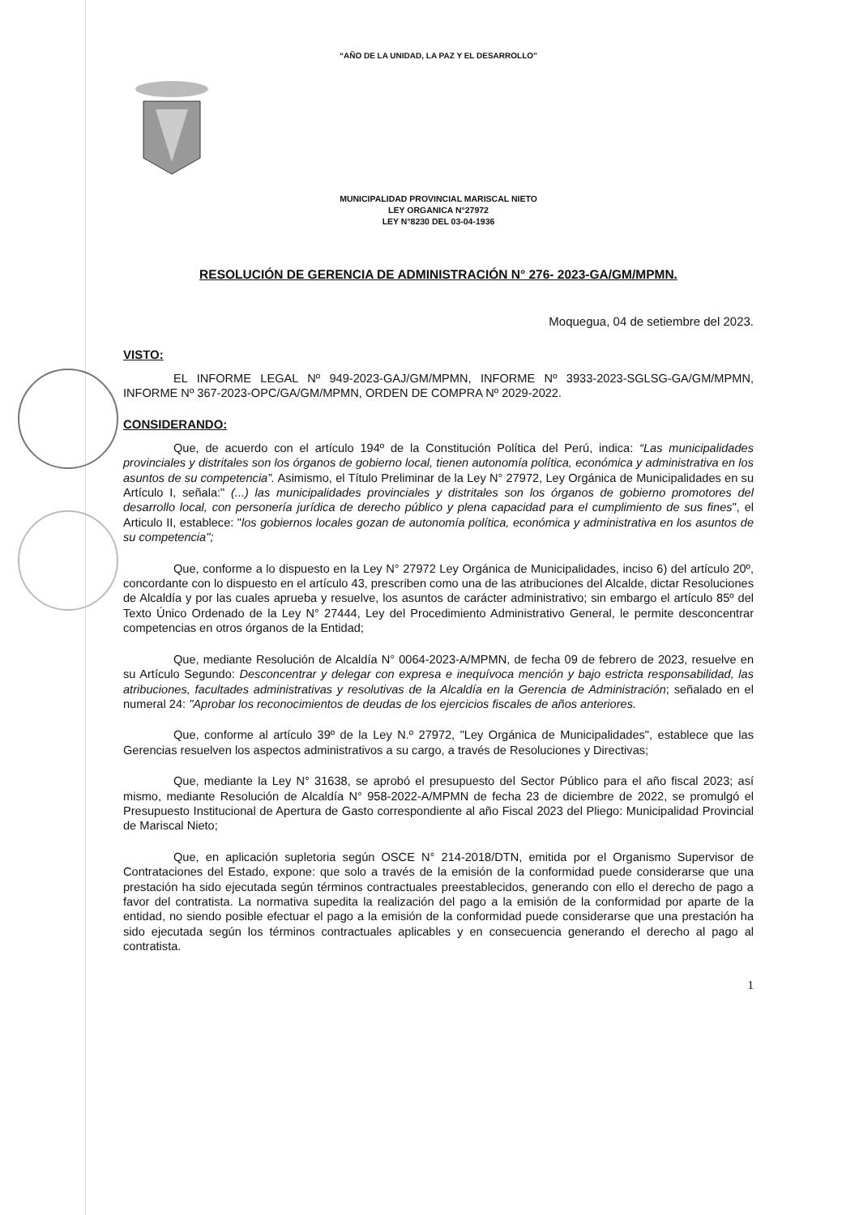“AÑO DE LA UNIDAD, LA PAZ Y EL DESARROLLO”
MUNICIPALIDAD PROVINCIAL MARISCAL NIETO
LEY ORGANICA N°27972
LEY N°8230 DEL 03-04-1936
RESOLUCIÓN DE GERENCIA DE ADMINISTRACIÓN N° 276- 2023-GA/GM/MPMN.
Moquegua, 04 de setiembre del 2023.
VISTO:
EL INFORME LEGAL Nº 949-2023-GAJ/GM/MPMN, INFORME Nº 3933-2023-SGLSG-GA/GM/MPMN, INFORME Nº 367-2023-OPC/GA/GM/MPMN, ORDEN DE COMPRA Nº 2029-2022.
CONSIDERANDO:
Que, de acuerdo con el artículo 194º de la Constitución Política del Perú, indica: “Las municipalidades provinciales y distritales son los órganos de gobierno local, tienen autonomía política, económica y administrativa en los asuntos de su competencia”. Asimismo, el Título Preliminar de la Ley N° 27972, Ley Orgánica de Municipalidades en su Artículo I, señala:" (...) las municipalidades provinciales y distritales son los órganos de gobierno promotores del desarrollo local, con personería jurídica de derecho público y plena capacidad para el cumplimiento de sus fines", el Articulo II, establece: "los gobiernos locales gozan de autonomía política, económica y administrativa en los asuntos de su competencia";
Que, conforme a lo dispuesto en la Ley N° 27972 Ley Orgánica de Municipalidades, inciso 6) del artículo 20º, concordante con lo dispuesto en el artículo 43, prescriben como una de las atribuciones del Alcalde, dictar Resoluciones de Alcaldía y por las cuales aprueba y resuelve, los asuntos de carácter administrativo; sin embargo el artículo 85º del Texto Único Ordenado de la Ley N° 27444, Ley del Procedimiento Administrativo General, le permite desconcentrar competencias en otros órganos de la Entidad;
Que, mediante Resolución de Alcaldía N° 0064-2023-A/MPMN, de fecha 09 de febrero de 2023, resuelve en su Artículo Segundo: Desconcentrar y delegar con expresa e inequívoca mención y bajo estricta responsabilidad, las atribuciones, facultades administrativas y resolutivas de la Alcaldía en la Gerencia de Administración; señalado en el numeral 24: "Aprobar los reconocimientos de deudas de los ejercicios fiscales de años anteriores.
Que, conforme al artículo 39º de la Ley N.º 27972, "Ley Orgánica de Municipalidades", establece que las Gerencias resuelven los aspectos administrativos a su cargo, a través de Resoluciones y Directivas;
Que, mediante la Ley N° 31638, se aprobó el presupuesto del Sector Público para el año fiscal 2023; así mismo, mediante Resolución de Alcaldía N° 958-2022-A/MPMN de fecha 23 de diciembre de 2022, se promulgó el Presupuesto Institucional de Apertura de Gasto correspondiente al año Fiscal 2023 del Pliego: Municipalidad Provincial de Mariscal Nieto;
Que, en aplicación supletoria según OSCE N° 214-2018/DTN, emitida por el Organismo Supervisor de Contrataciones del Estado, expone: que solo a través de la emisión de la conformidad puede considerarse que una prestación ha sido ejecutada según términos contractuales preestablecidos, generando con ello el derecho de pago a favor del contratista. La normativa supedita la realización del pago a la emisión de la conformidad por aparte de la entidad, no siendo posible efectuar el pago a la emisión de la conformidad puede considerarse que una prestación ha sido ejecutada según los términos contractuales aplicables y en consecuencia generando el derecho al pago al contratista.
1